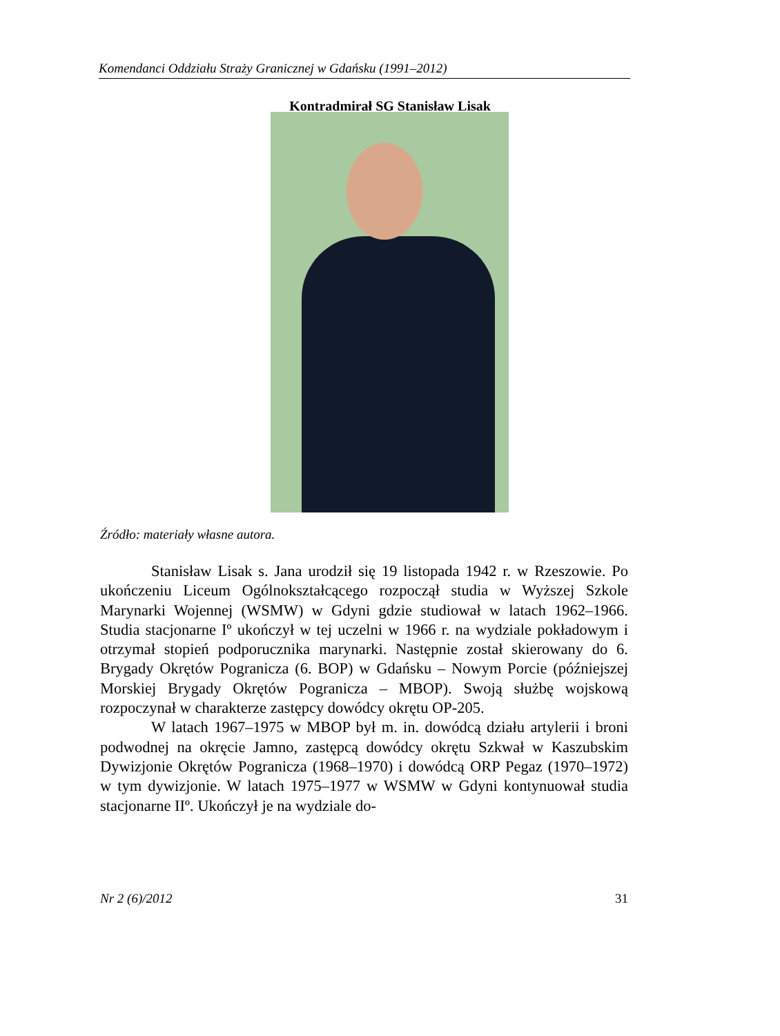Komendanci Oddziału Straży Granicznej w Gdańsku (1991–2012)
Kontradmirał SG Stanisław Lisak
Źródło: materiały własne autora.
Stanisław Lisak s. Jana urodził się 19 listopada 1942 r. w Rzeszowie. Po ukończeniu Liceum Ogólnokształcącego rozpoczął studia w Wyższej Szkole Marynarki Wojennej (WSMW) w Gdyni gdzie studiował w latach 1962–1966. Studia stacjonarne Iº ukończył w tej uczelni w 1966 r. na wydziale pokładowym i otrzymał stopień podporucznika marynarki. Następnie został skierowany do 6. Brygady Okrętów Pogranicza (6. BOP) w Gdańsku – Nowym Porcie (późniejszej Morskiej Brygady Okrętów Pogranicza – MBOP). Swoją służbę wojskową rozpoczynał w charakterze zastępcy dowódcy okrętu OP-205.
W latach 1967–1975 w MBOP był m. in. dowódcą działu artylerii i broni podwodnej na okręcie Jamno, zastępcą dowódcy okrętu Szkwał w Kaszubskim Dywizjonie Okrętów Pogranicza (1968–1970) i dowódcą ORP Pegaz (1970–1972) w tym dywizjonie. W latach 1975–1977 w WSMW w Gdyni kontynuował studia stacjonarne IIº. Ukończył je na wydziale do-
Nr 2 (6)/2012 31